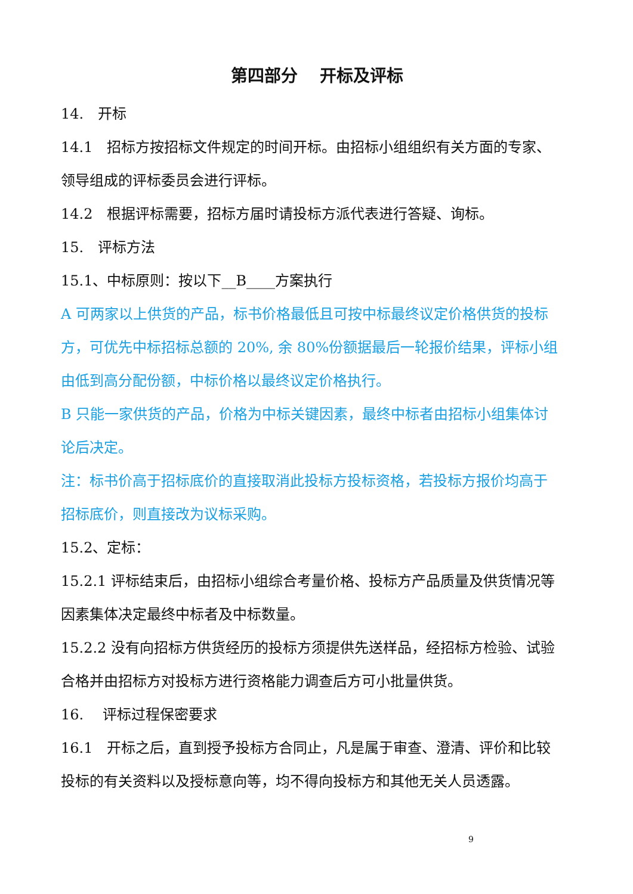第四部分　 开标及评标
14.　开标
14.1　招标方按招标文件规定的时间开标。由招标小组组织有关方面的专家、领导组成的评标委员会进行评标。
14.2　根据评标需要，招标方届时请投标方派代表进行答疑、询标。
15.　评标方法
15.1、中标原则：按以下__B____方案执行
A 可两家以上供货的产品，标书价格最低且可按中标最终议定价格供货的投标方，可优先中标招标总额的 20%, 余 80%份额据最后一轮报价结果，评标小组由低到高分配份额，中标价格以最终议定价格执行。
B 只能一家供货的产品，价格为中标关键因素，最终中标者由招标小组集体讨论后决定。
注：标书价高于招标底价的直接取消此投标方投标资格，若投标方报价均高于招标底价，则直接改为议标采购。
15.2、定标：
15.2.1 评标结束后，由招标小组综合考量价格、投标方产品质量及供货情况等因素集体决定最终中标者及中标数量。
15.2.2 没有向招标方供货经历的投标方须提供先送样品，经招标方检验、试验合格并由招标方对投标方进行资格能力调查后方可小批量供货。
16.　 评标过程保密要求
16.1　开标之后，直到授予投标方合同止，凡是属于审查、澄清、评价和比较投标的有关资料以及授标意向等，均不得向投标方和其他无关人员透露。
9